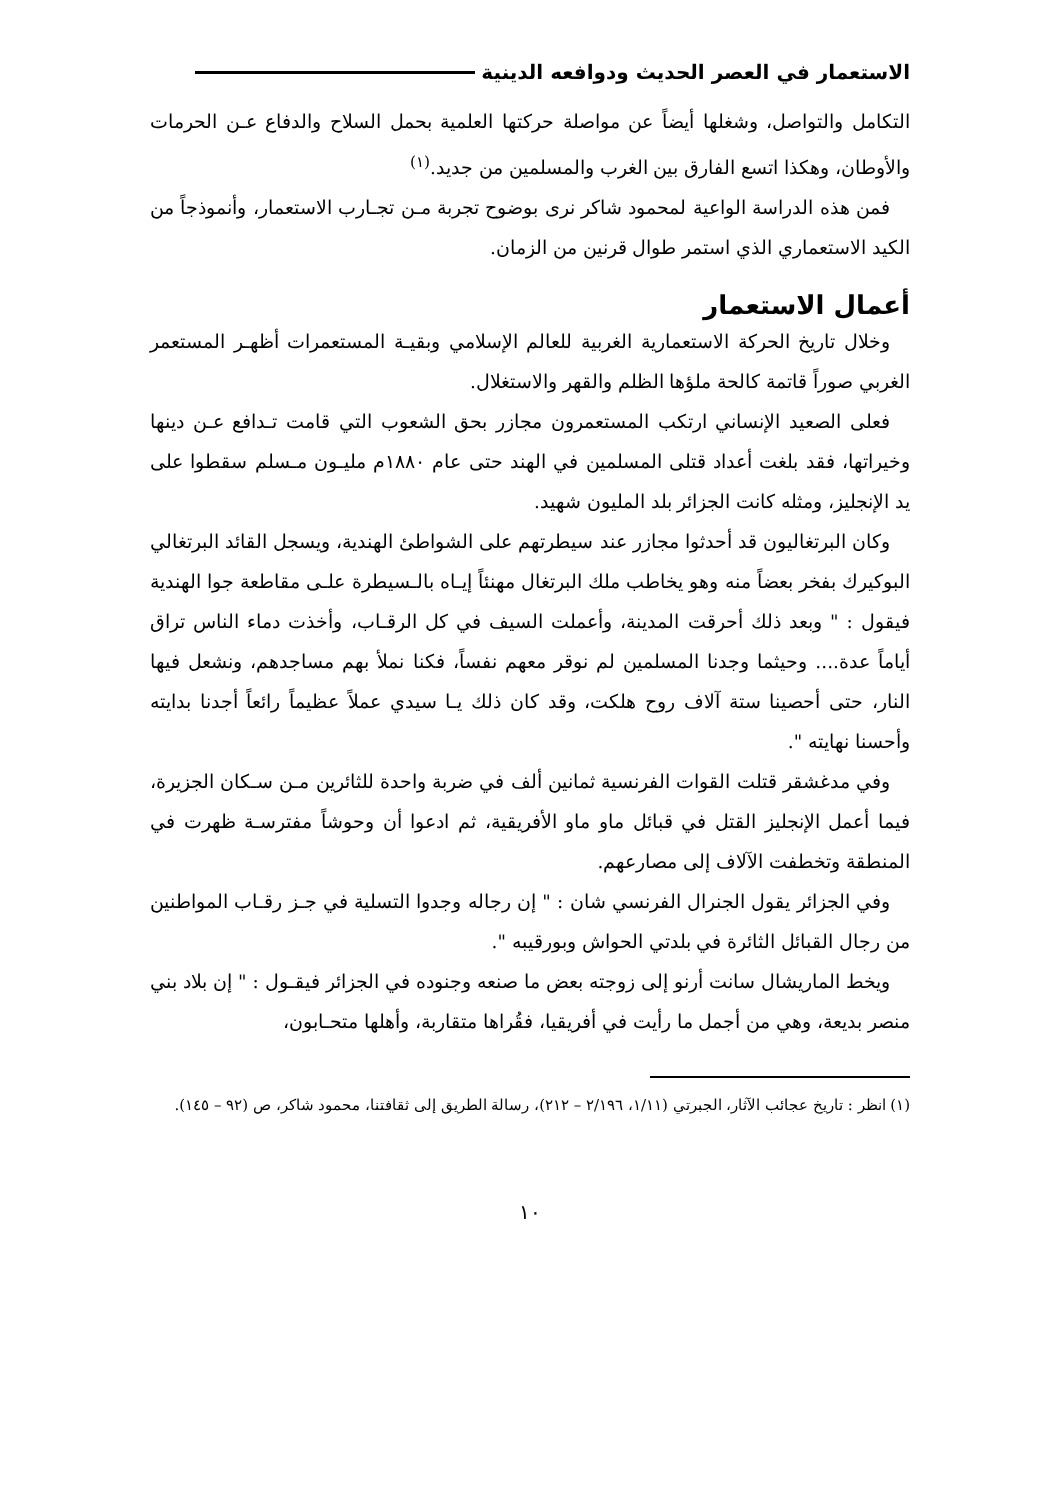الاستعمار في العصر الحديث ودوافعه الدينية
التكامل والتواصل، وشغلها أيضاً عن مواصلة حركتها العلمية بحمل السلاح والدفاع عـن الحرمات والأوطان، وهكذا اتسع الفارق بين الغرب والمسلمين من جديد.<sup>(١)</sup>
فمن هذه الدراسة الواعية لمحمود شاكر نرى بوضوح تجربة مـن تجـارب الاستعمار، وأنموذجاً من الكيد الاستعماري الذي استمر طوال قرنين من الزمان.
أعمال الاستعمار
وخلال تاريخ الحركة الاستعمارية الغربية للعالم الإسلامي وبقيـة المستعمرات أظهـر المستعمر الغربي صوراً قاتمة كالحة ملؤها الظلم والقهر والاستغلال.
فعلى الصعيد الإنساني ارتكب المستعمرون مجازر بحق الشعوب التي قامت تـدافع عـن دينها وخيراتها، فقد بلغت أعداد قتلى المسلمين في الهند حتى عام ١٨٨٠م مليـون مـسلم سقطوا على يد الإنجليز، ومثله كانت الجزائر بلد المليون شهيد.
وكان البرتغاليون قد أحدثوا مجازر عند سيطرتهم على الشواطئ الهندية، ويسجل القائد البرتغالي البوكيرك بفخر بعضاً منه وهو يخاطب ملك البرتغال مهنئاً إيـاه بالـسيطرة علـى مقاطعة جوا الهندية فيقول : " وبعد ذلك أحرقت المدينة، وأعملت السيف في كل الرقـاب، وأخذت دماء الناس تراق أياماً عدة.... وحيثما وجدنا المسلمين لم نوقر معهم نفساً، فكنا نملأ بهم مساجدهم، ونشعل فيها النار، حتى أحصينا ستة آلاف روح هلكت، وقد كان ذلك يـا سيدي عملاً عظيماً رائعاً أجدنا بدايته وأحسنا نهايته ".
وفي مدغشقر قتلت القوات الفرنسية ثمانين ألف في ضربة واحدة للثائرين مـن سـكان الجزيرة، فيما أعمل الإنجليز القتل في قبائل ماو ماو الأفريقية، ثم ادعوا أن وحوشاً مفترسـة ظهرت في المنطقة وتخطفت الآلاف إلى مصارعهم.
وفي الجزائر يقول الجنرال الفرنسي شان : " إن رجاله وجدوا التسلية في جـز رقـاب المواطنين من رجال القبائل الثائرة في بلدتي الحواش وبورقيبه ".
ويخط الماريشال سانت أرنو إلى زوجته بعض ما صنعه وجنوده في الجزائر فيقـول : " إن بلاد بني منصر بديعة، وهي من أجمل ما رأيت في أفريقيا، فقُراها متقاربة، وأهلها متحـابون،
(١) انظر : تاريخ عجائب الآثار، الجبرتي (١/١١، ٢/١٩٦ – ٢١٢)، رسالة الطريق إلى ثقافتنا، محمود شاكر، ص (٩٢ – ١٤٥).
١٠